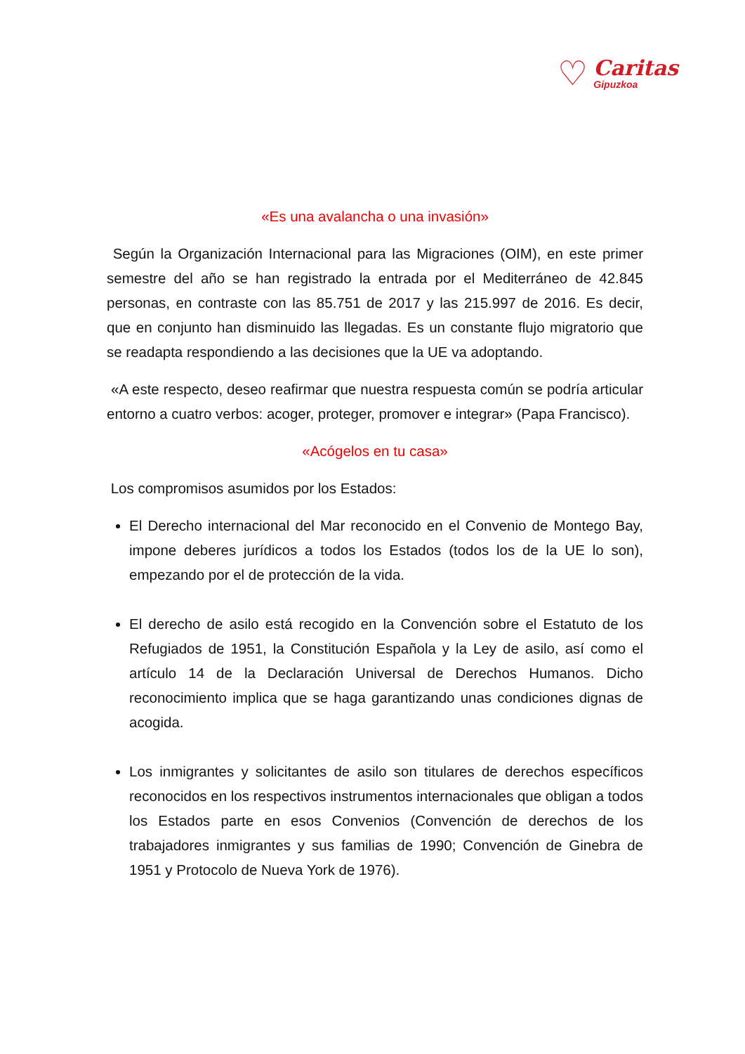♡
Caritas
Gipuzkoa
«Es una avalancha o una invasión»
Según la Organización Internacional para las Migraciones (OIM), en este primer semestre del año se han registrado la entrada por el Mediterráneo de 42.845 personas, en contraste con las 85.751 de 2017 y las 215.997 de 2016. Es decir, que en conjunto han disminuido las llegadas. Es un constante flujo migratorio que se readapta respondiendo a las decisiones que la UE va adoptando.
«A este respecto, deseo reafirmar que nuestra respuesta común se podría articular entorno a cuatro verbos: acoger, proteger, promover e integrar» (Papa Francisco).
«Acógelos en tu casa»
Los compromisos asumidos por los Estados:
El Derecho internacional del Mar reconocido en el Convenio de Montego Bay, impone deberes jurídicos a todos los Estados (todos los de la UE lo son), empezando por el de protección de la vida.
El derecho de asilo está recogido en la Convención sobre el Estatuto de los Refugiados de 1951, la Constitución Española y la Ley de asilo, así como el artículo 14 de la Declaración Universal de Derechos Humanos. Dicho reconocimiento implica que se haga garantizando unas condiciones dignas de acogida.
Los inmigrantes y solicitantes de asilo son titulares de derechos específicos reconocidos en los respectivos instrumentos internacionales que obligan a todos los Estados parte en esos Convenios (Convención de derechos de los trabajadores inmigrantes y sus familias de 1990; Convención de Ginebra de 1951 y Protocolo de Nueva York de 1976).